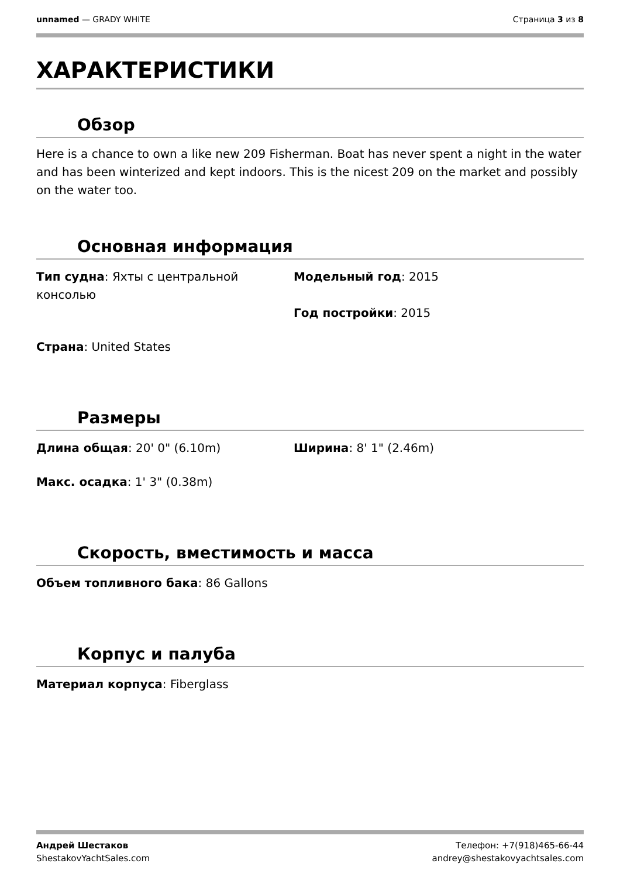unnamed — GRADY WHITE Страница 3 из 8
ХАРАКТЕРИСТИКИ
Обзор
Here is a chance to own a like new 209 Fisherman. Boat has never spent a night in the water and has been winterized and kept indoors. This is the nicest 209 on the market and possibly on the water too.
Основная информация
Тип судна: Яхты с центральной консолью
Модельный год: 2015
Год постройки: 2015
Страна: United States
Размеры
Длина общая: 20' 0" (6.10m)
Ширина: 8' 1" (2.46m)
Макс. осадка: 1' 3" (0.38m)
Скорость, вместимость и масса
Объем топливного бака: 86 Gallons
Корпус и палуба
Материал корпуса: Fiberglass
Андрей Шестаков
ShestakovYachtSales.com
Телефон: +7(918)465-66-44
andrey@shestakovyachtsales.com